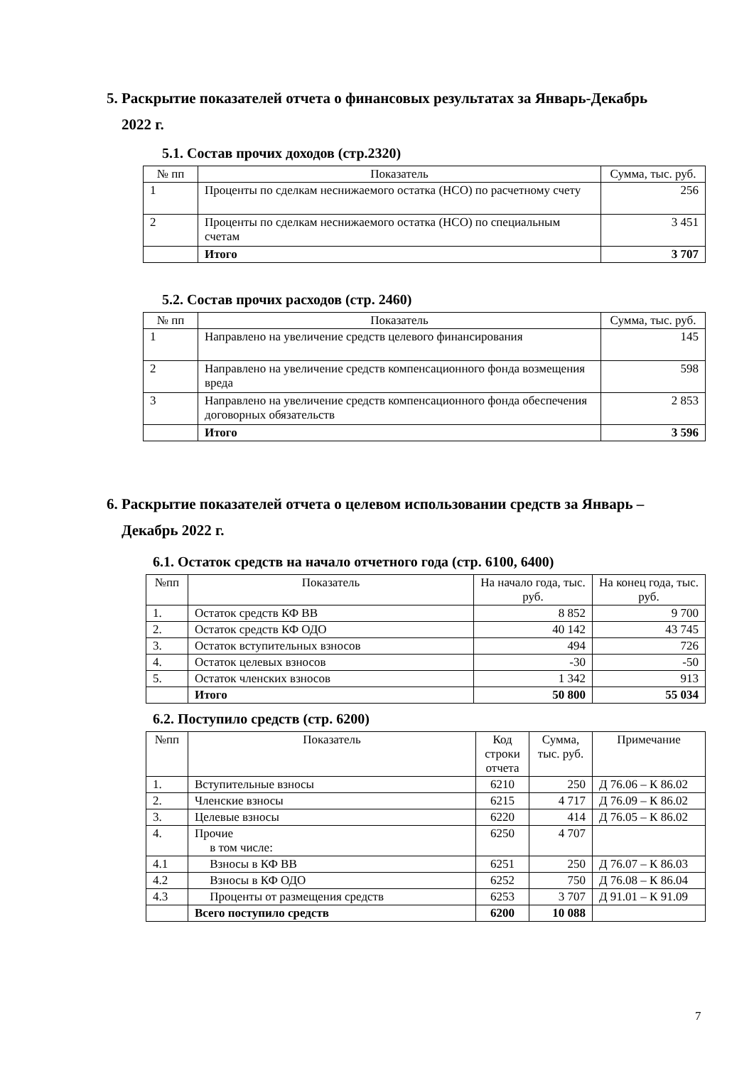5. Раскрытие показателей отчета о финансовых результатах за Январь-Декабрь
2022 г.
5.1. Состав прочих доходов (стр.2320)
| № пп | Показатель | Сумма, тыс. руб. |
| --- | --- | --- |
| 1 | Проценты по сделкам неснижаемого остатка (НСО) по расчетному счету | 256 |
| 2 | Проценты по сделкам неснижаемого остатка (НСО) по специальным счетам | 3 451 |
| | Итого | 3 707 |
5.2. Состав прочих расходов (стр. 2460)
| № пп | Показатель | Сумма, тыс. руб. |
| --- | --- | --- |
| 1 | Направлено на увеличение средств целевого финансирования | 145 |
| 2 | Направлено на увеличение средств компенсационного фонда возмещения вреда | 598 |
| 3 | Направлено на увеличение средств компенсационного фонда обеспечения договорных обязательств | 2 853 |
| | Итого | 3 596 |
6. Раскрытие показателей отчета о целевом использовании средств за Январь –
Декабрь 2022 г.
6.1. Остаток средств на начало отчетного года (стр. 6100, 6400)
| №пп | Показатель | На начало года, тыс. руб. | На конец года, тыс. руб. |
| --- | --- | --- | --- |
| 1. | Остаток средств КФ ВВ | 8 852 | 9 700 |
| 2. | Остаток средств КФ ОДО | 40 142 | 43 745 |
| 3. | Остаток вступительных взносов | 494 | 726 |
| 4. | Остаток целевых взносов | -30 | -50 |
| 5. | Остаток членских взносов | 1 342 | 913 |
| | Итого | 50 800 | 55 034 |
6.2. Поступило средств (стр. 6200)
| №пп | Показатель | Код строки отчета | Сумма, тыс. руб. | Примечание |
| --- | --- | --- | --- | --- |
| 1. | Вступительные взносы | 6210 | 250 | Д 76.06 – К 86.02 |
| 2. | Членские взносы | 6215 | 4 717 | Д 76.09 – К 86.02 |
| 3. | Целевые взносы | 6220 | 414 | Д 76.05 – К 86.02 |
| 4. | Прочие в том числе: | 6250 | 4 707 | |
| 4.1 | Взносы в КФ ВВ | 6251 | 250 | Д 76.07 – К 86.03 |
| 4.2 | Взносы в КФ ОДО | 6252 | 750 | Д 76.08 – К 86.04 |
| 4.3 | Проценты от размещения средств | 6253 | 3 707 | Д 91.01 – К 91.09 |
| | Всего поступило средств | 6200 | 10 088 | |
7